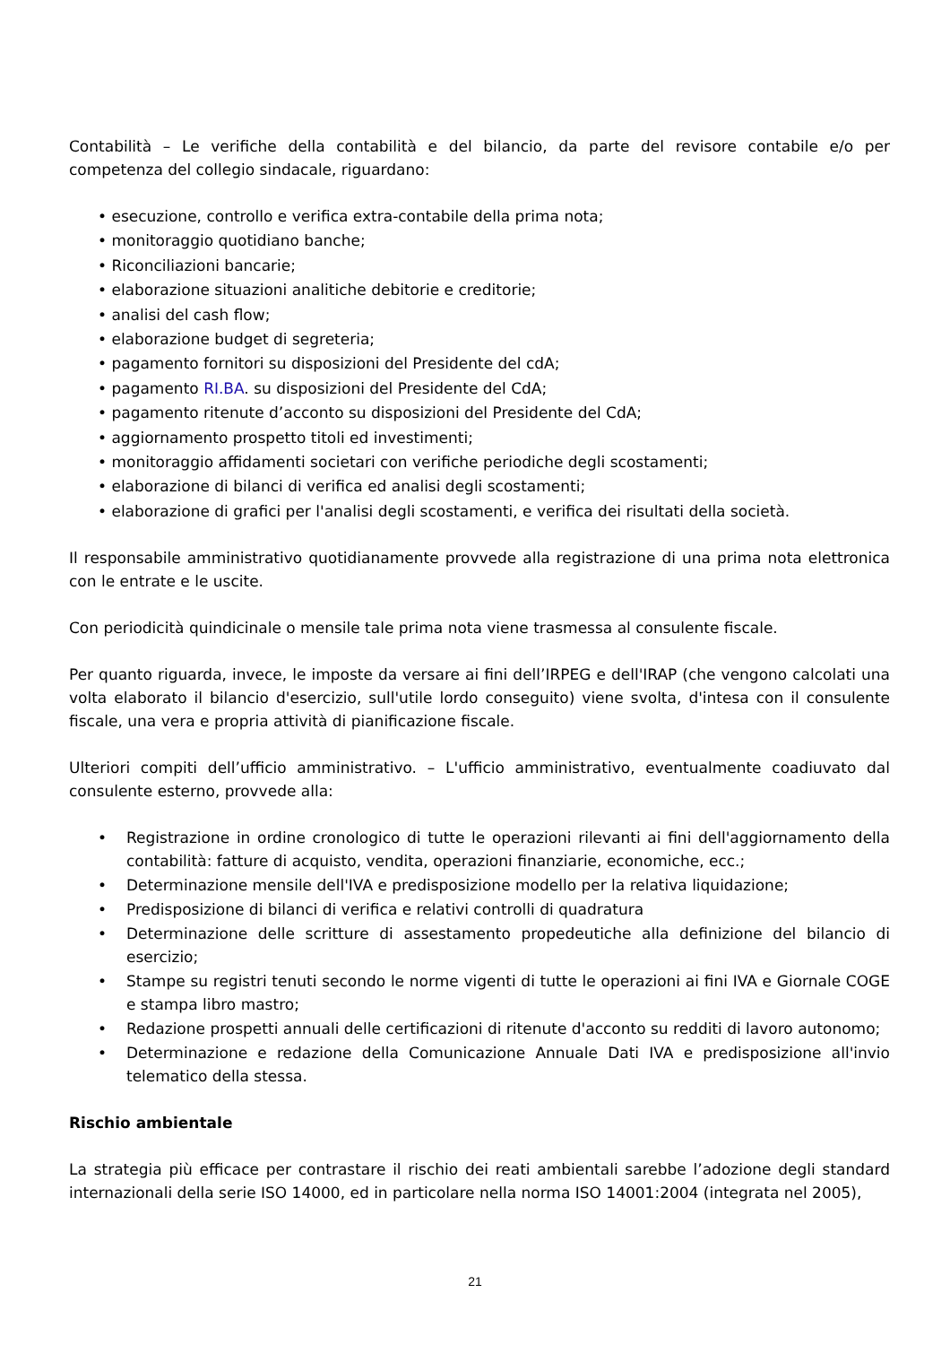Contabilità – Le verifiche della contabilità e del bilancio, da parte del revisore contabile e/o per competenza del collegio sindacale, riguardano:
• esecuzione, controllo e verifica extra-contabile della prima nota;
• monitoraggio quotidiano banche;
• Riconciliazioni bancarie;
• elaborazione situazioni analitiche debitorie e creditorie;
• analisi del cash flow;
• elaborazione budget di segreteria;
• pagamento fornitori su disposizioni del Presidente del cdA;
• pagamento RI.BA. su disposizioni del Presidente del CdA;
• pagamento ritenute d’acconto su disposizioni del Presidente del CdA;
• aggiornamento prospetto titoli ed investimenti;
• monitoraggio affidamenti societari con verifiche periodiche degli scostamenti;
• elaborazione di bilanci di verifica ed analisi degli scostamenti;
• elaborazione di grafici per l'analisi degli scostamenti, e verifica dei risultati della società.
Il responsabile amministrativo quotidianamente provvede alla registrazione di una prima nota elettronica con le entrate e le uscite.
Con periodicità quindicinale o mensile tale prima nota viene trasmessa al consulente fiscale.
Per quanto riguarda, invece, le imposte da versare ai fini dell’IRPEG e dell'IRAP (che vengono calcolati una volta elaborato il bilancio d'esercizio, sull'utile lordo conseguito) viene svolta, d'intesa con il consulente fiscale, una vera e propria attività di pianificazione fiscale.
Ulteriori compiti dell’ufficio amministrativo. – L'ufficio amministrativo, eventualmente coadiuvato dal consulente esterno, provvede alla:
• Registrazione in ordine cronologico di tutte le operazioni rilevanti ai fini dell'aggiornamento della contabilità: fatture di acquisto, vendita, operazioni finanziarie, economiche, ecc.;
• Determinazione mensile dell'IVA e predisposizione modello per la relativa liquidazione;
• Predisposizione di bilanci di verifica e relativi controlli di quadratura
• Determinazione delle scritture di assestamento propedeutiche alla definizione del bilancio di esercizio;
• Stampe su registri tenuti secondo le norme vigenti di tutte le operazioni ai fini IVA e Giornale COGE e stampa libro mastro;
• Redazione prospetti annuali delle certificazioni di ritenute d'acconto su redditi di lavoro autonomo;
• Determinazione e redazione della Comunicazione Annuale Dati IVA e predisposizione all'invio telematico della stessa.
Rischio ambientale
La strategia più efficace per contrastare il rischio dei reati ambientali sarebbe l’adozione degli standard internazionali della serie ISO 14000, ed in particolare nella norma ISO 14001:2004 (integrata nel 2005),
21